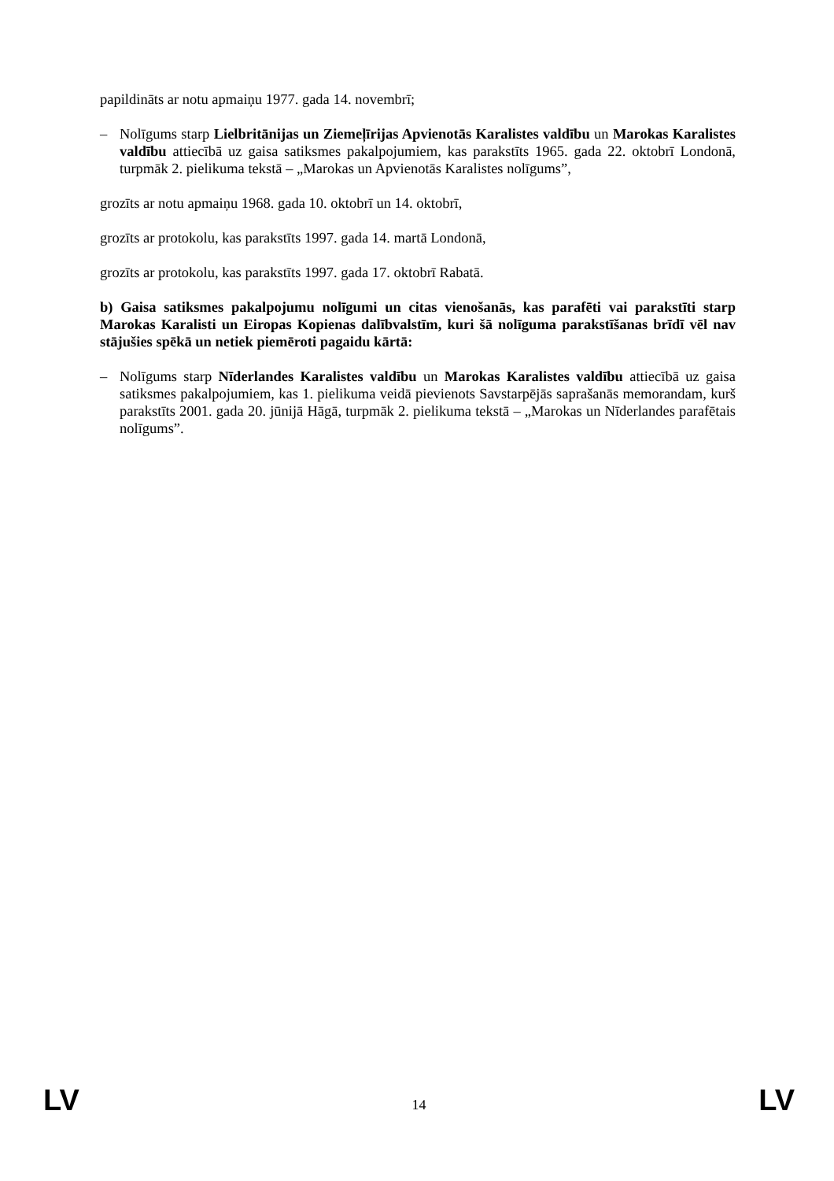papildināts ar notu apmaiņu 1977. gada 14. novembrī;
– Nolīgums starp Lielbritānijas un Ziemeļīrijas Apvienotās Karalistes valdību un Marokas Karalistes valdību attiecībā uz gaisa satiksmes pakalpojumiem, kas parakstīts 1965. gada 22. oktobrī Londonā, turpmāk 2. pielikuma tekstā – „Marokas un Apvienotās Karalistes nolīgums”,
grozīts ar notu apmaiņu 1968. gada 10. oktobrī un 14. oktobrī,
grozīts ar protokolu, kas parakstīts 1997. gada 14. martā Londonā,
grozīts ar protokolu, kas parakstīts 1997. gada 17. oktobrī Rabatā.
b) Gaisa satiksmes pakalpojumu nolīgumi un citas vienošanās, kas parafēti vai parakstīti starp Marokas Karalisti un Eiropas Kopienas dalībvalstīm, kuri šā nolīguma parakstīšanas brīdī vēl nav stājušies spēkā un netiek piemēroti pagaidu kārtā:
– Nolīgums starp Nīderlandes Karalistes valdību un Marokas Karalistes valdību attiecībā uz gaisa satiksmes pakalpojumiem, kas 1. pielikuma veidā pievienots Savstarpējās saprašanās memorandam, kurš parakstīts 2001. gada 20. jūnijā Hāgā, turpmāk 2. pielikuma tekstā – „Marokas un Nīderlandes parafētais nolīgums”.
LV 14 LV